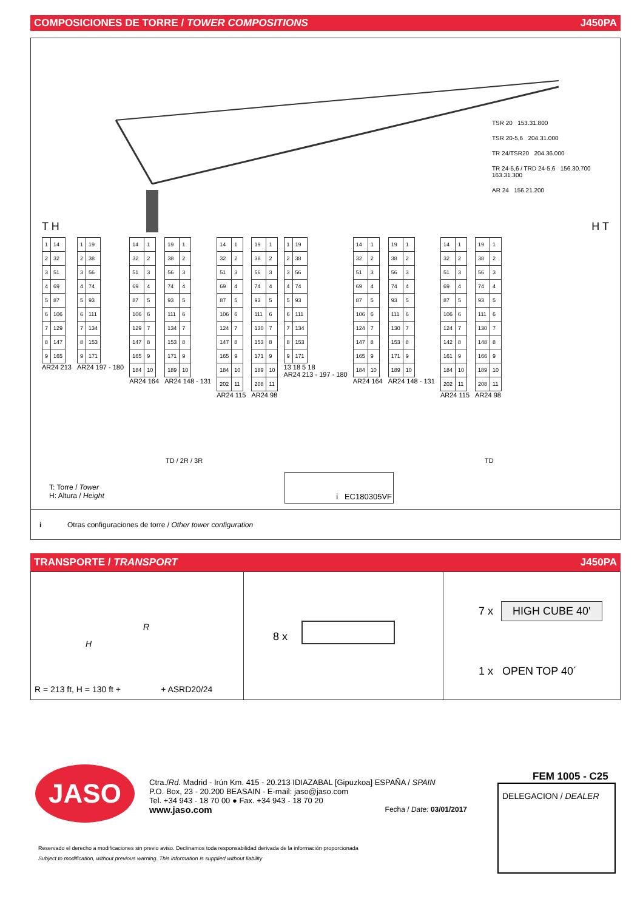COMPOSICIONES DE TORRE / TOWER COMPOSITIONS J450PA
TSR 20 153.31.800
TSR 20-5,6 204.31.000
TR 24/TSR20 204.36.000
TR 24-5,6 / TRD 24-5,6 156.30.700 163.31.300
AR 24 156.21.200
T H H T
| 1 | 14 |
| 2 | 32 |
| 3 | 51 |
| 4 | 69 |
| 5 | 87 |
| 6 | 106 |
| 7 | 129 |
| 8 | 147 |
| 9 | 165 |
AR24 213
| 1 | 19 |
| 2 | 38 |
| 3 | 56 |
| 4 | 74 |
| 5 | 93 |
| 6 | 111 |
| 7 | 134 |
| 8 | 153 |
| 9 | 171 |
AR24 197 - 180
| 14 | 1 |
| 32 | 2 |
| 51 | 3 |
| 69 | 4 |
| 87 | 5 |
| 106 | 6 |
| 129 | 7 |
| 147 | 8 |
| 165 | 9 |
| 184 | 10 |
AR24 164
| 19 | 1 |
| 38 | 2 |
| 56 | 3 |
| 74 | 4 |
| 93 | 5 |
| 111 | 6 |
| 134 | 7 |
| 153 | 8 |
| 171 | 9 |
| 189 | 10 |
AR24 148 - 131
| 14 | 1 |
| 32 | 2 |
| 51 | 3 |
| 69 | 4 |
| 87 | 5 |
| 106 | 6 |
| 124 | 7 |
| 147 | 8 |
| 165 | 9 |
| 184 | 10 |
| 202 | 11 |
AR24 115
| 19 | 1 |
| 38 | 2 |
| 56 | 3 |
| 74 | 4 |
| 93 | 5 |
| 111 | 6 |
| 130 | 7 |
| 153 | 8 |
| 171 | 9 |
| 189 | 10 |
| 208 | 11 |
AR24 98
| 1 | 19 |
| 2 | 38 |
| 3 | 56 |
| 4 | 74 |
| 5 | 93 |
| 6 | 111 |
| 7 | 134 |
| 8 | 153 |
| 9 | 171 |
13 18 5 18
AR24 213 - 197 - 180
| 14 | 1 |
| 32 | 2 |
| 51 | 3 |
| 69 | 4 |
| 87 | 5 |
| 106 | 6 |
| 124 | 7 |
| 147 | 8 |
| 165 | 9 |
| 184 | 10 |
AR24 164
| 19 | 1 |
| 38 | 2 |
| 56 | 3 |
| 74 | 4 |
| 93 | 5 |
| 111 | 6 |
| 130 | 7 |
| 153 | 8 |
| 171 | 9 |
| 189 | 10 |
AR24 148 - 131
| 14 | 1 |
| 32 | 2 |
| 51 | 3 |
| 69 | 4 |
| 87 | 5 |
| 106 | 6 |
| 124 | 7 |
| 142 | 8 |
| 161 | 9 |
| 184 | 10 |
| 202 | 11 |
AR24 115
| 19 | 1 |
| 38 | 2 |
| 56 | 3 |
| 74 | 4 |
| 93 | 5 |
| 111 | 6 |
| 130 | 7 |
| 148 | 8 |
| 166 | 9 |
| 189 | 10 |
| 208 | 11 |
AR24 98
TD / 2R / 3R TD
T: Torre / Tower
H: Altura / Height
i EC180305VF
i Otras configuraciones de torre / Other tower configuration
TRANSPORTE / TRANSPORT J450PA
R
H
R = 213 ft, H = 130 ft + + ASRD20/24
8 x
7 x HIGH CUBE 40'
1 x OPEN TOP 40´
JASO
Ctra./Rd. Madrid - Irún Km. 415 - 20.213 IDIAZABAL [Gipuzkoa] ESPAÑA / SPAIN
P.O. Box, 23 - 20.200 BEASAIN - E-mail: jaso@jaso.com
Tel. +34 943 - 18 70 00 ● Fax. +34 943 - 18 70 20
www.jaso.com Fecha / Date: 03/01/2017
FEM 1005 - C25
DELEGACION / DEALER
Reservado el derecho a modificaciones sin previo aviso. Declinamos toda responsabilidad derivada de la información proporcionada
Subject to modification, without previous warning. This information is supplied without liability